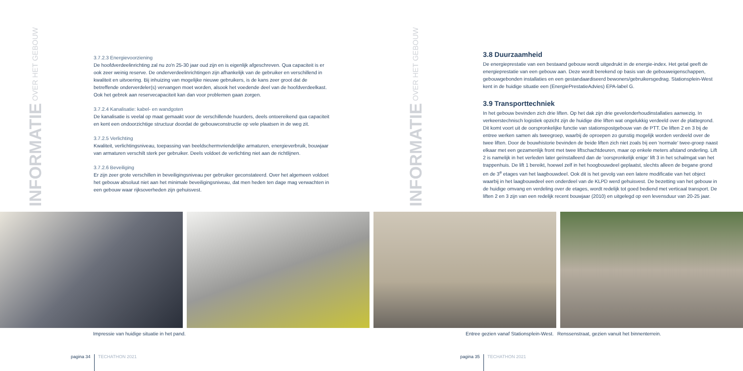INFORMATIE OVER HET GEBOUW
3.7.2.3 Energievoorziening
De hoofdverdeelinrichting zal nu zo'n 25-30 jaar oud zijn en is eigenlijk afgeschreven. Qua capaciteit is er ook zeer weinig reserve. De onderverdeelinrichtingen zijn afhankelijk van de gebruiker en verschillend in kwaliteit en uitvoering. Bij inhuizing van mogelijke nieuwe gebruikers, is de kans zeer groot dat de betreffende onderverdeler(s) vervangen moet worden, alsook het voedende deel van de hoofdverdeelkast. Ook het gebrek aan reservecapaciteit kan dan voor problemen gaan zorgen.
3.7.2.4 Kanalisatie: kabel- en wandgoten
De kanalisatie is veelal op maat gemaakt voor de verschillende huurders, deels ontoereikend qua capaciteit en kent een ondoorzichtige structuur doordat de gebouwconstructie op vele plaatsen in de weg zit.
3.7.2.5 Verlichting
Kwaliteit, verlichtingsniveau, toepassing van beeldschermvriendelijke armaturen, energieverbruik, bouwjaar van armaturen verschilt sterk per gebruiker. Deels voldoet de verlichting niet aan de richtlijnen.
3.7.2.6 Beveiliging
Er zijn zeer grote verschillen in beveiligingsniveau per gebruiker geconstateerd. Over het algemeen voldoet het gebouw absoluut niet aan het minimale beveiligingsniveau, dat men heden ten dage mag verwachten in een gebouw waar rijksoverheden zijn gehuisvest.
INFORMATIE OVER HET GEBOUW
3.8 Duurzaamheid
De energieprestatie van een bestaand gebouw wordt uitgedrukt in de energie-index. Het getal geeft de energieprestatie van een gebouw aan. Deze wordt berekend op basis van de gebouweigenschappen, gebouwgebonden installaties en een gestandaardiseerd bewoners/gebruikersgedrag. Stationsplein-West kent in de huidige situatie een (EnergiePrestatieAdvies) EPA-label G.
3.9 Transporttechniek
In het gebouw bevinden zich drie liften. Op het dak zijn drie gevelonderhoudinstallaties aanwezig. In verkeerstechnisch logistiek opzicht zijn de huidige drie liften wat ongelukkig verdeeld over de plattegrond. Dit komt voort uit de oorspronkelijke functie van stationspostgebouw van de PTT. De liften 2 en 3 bij de entree werken samen als tweegroep, waarbij de oproepen zo gunstig mogelijk worden verdeeld over de twee liften. Door de bouwhistorie bevinden de beide liften zich niet zoals bij een 'normale' twee-groep naast elkaar met een gezamenlijk front met twee liftschachtdeuren, maar op enkele meters afstand onderling. Lift 2 is namelijk in het verleden later geïnstalleerd dan de 'oorspronkelijk enige' lift 3 in het schalmgat van het trappenhuis. De lift 1 bereikt, hoewel zelf in het hoogbouwdeel geplaatst, slechts alleen de begane grond en de 3<sup>e</sup> etages van het laagbouwdeel. Ook dit is het gevolg van een latere modificatie van het object waarbij in het laagbouwdeel een onderdeel van de KLPD werd gehuisvest. De bezetting van het gebouw in de huidige omvang en verdeling over de etages, wordt redelijk tot goed bediend met verticaal transport. De liften 2 en 3 zijn van een redelijk recent bouwjaar (2010) en uitgelegd op een levensduur van 20-25 jaar.
Impressie van huidige situatie in het pand.
Entree gezien vanaf Stationsplein-West.
Renssenstraat, gezien vanuit het binnenterrein.
pagina 34 TECHATHON 2021 pagina 35 TECHATHON 2021